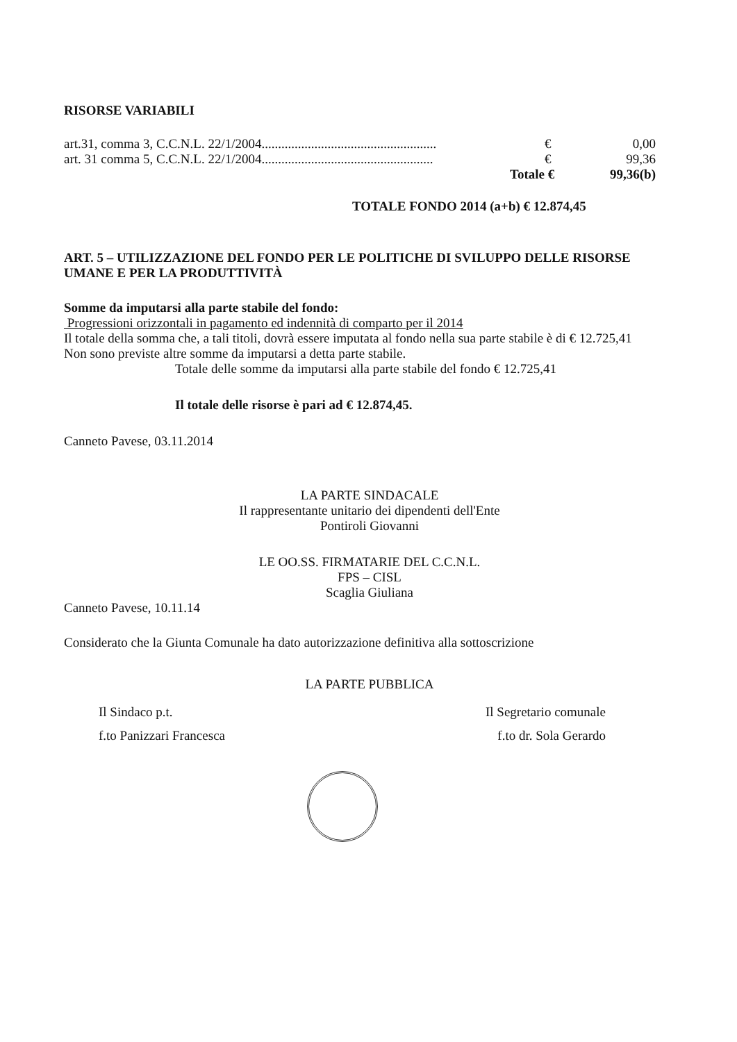RISORSE VARIABILI
art.31, comma 3, C.C.N.L. 22/1/2004..................................................... € 0,00
art. 31 comma 5, C.C.N.L. 22/1/2004.................................................... € 99,36
Totale € 99,36(b)
TOTALE FONDO 2014 (a+b) € 12.874,45
ART. 5 – UTILIZZAZIONE DEL FONDO PER LE POLITICHE DI SVILUPPO DELLE RISORSE UMANE E PER LA PRODUTTIVITÀ
Somme da imputarsi alla parte stabile del fondo:
Progressioni orizzontali in pagamento ed indennità di comparto per il 2014
Il totale della somma che, a tali titoli, dovrà essere imputata al fondo nella sua parte stabile è di € 12.725,41
Non sono previste altre somme da imputarsi a detta parte stabile.
Totale delle somme da imputarsi alla parte stabile del fondo € 12.725,41
Il totale delle risorse è pari ad € 12.874,45.
Canneto Pavese, 03.11.2014
LA PARTE SINDACALE
Il rappresentante unitario dei dipendenti dell'Ente
Pontiroli Giovanni
LE OO.SS. FIRMATARIE DEL C.C.N.L.
FPS – CISL
Scaglia Giuliana
Canneto Pavese, 10.11.14
Considerato che la Giunta Comunale ha dato autorizzazione definitiva alla sottoscrizione
LA PARTE PUBBLICA
Il Sindaco p.t. Il Segretario comunale
f.to Panizzari Francesca f.to dr. Sola Gerardo